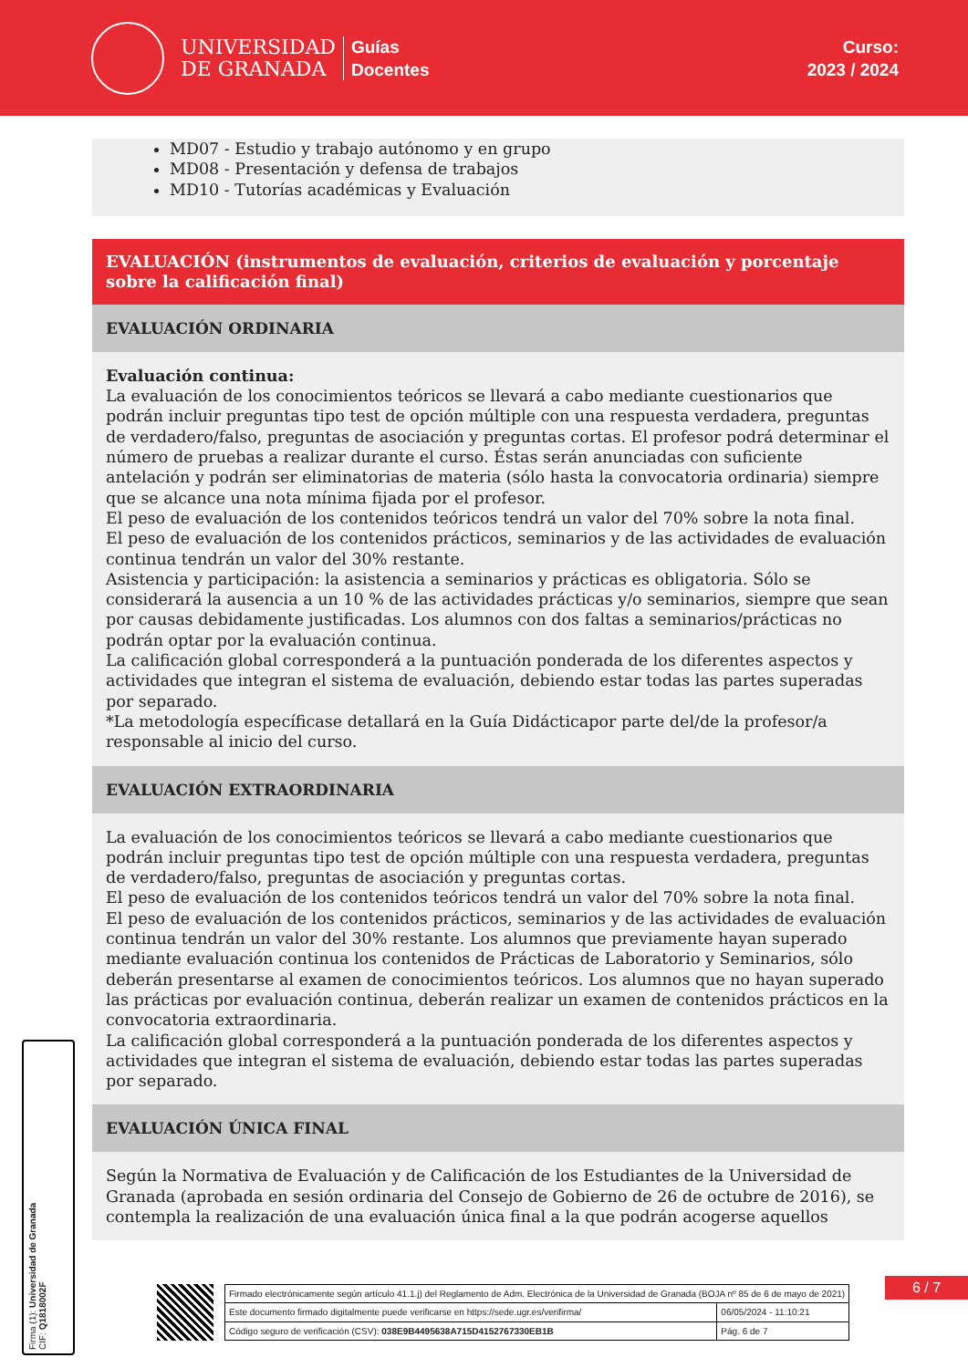UNIVERSIDAD
DE GRANADA
Guías
Docentes
Curso:
2023 / 2024
MD07 - Estudio y trabajo autónomo y en grupo
MD08 - Presentación y defensa de trabajos
MD10 - Tutorías académicas y Evaluación
EVALUACIÓN (instrumentos de evaluación, criterios de evaluación y porcentaje sobre la calificación final)
EVALUACIÓN ORDINARIA
Evaluación continua:
La evaluación de los conocimientos teóricos se llevará a cabo mediante cuestionarios que podrán incluir preguntas tipo test de opción múltiple con una respuesta verdadera, preguntas de verdadero/falso, preguntas de asociación y preguntas cortas. El profesor podrá determinar el número de pruebas a realizar durante el curso. Éstas serán anunciadas con suficiente antelación y podrán ser eliminatorias de materia (sólo hasta la convocatoria ordinaria) siempre que se alcance una nota mínima fijada por el profesor.
El peso de evaluación de los contenidos teóricos tendrá un valor del 70% sobre la nota final.
El peso de evaluación de los contenidos prácticos, seminarios y de las actividades de evaluación continua tendrán un valor del 30% restante.
Asistencia y participación: la asistencia a seminarios y prácticas es obligatoria. Sólo se considerará la ausencia a un 10 % de las actividades prácticas y/o seminarios, siempre que sean por causas debidamente justificadas. Los alumnos con dos faltas a seminarios/prácticas no podrán optar por la evaluación continua.
La calificación global corresponderá a la puntuación ponderada de los diferentes aspectos y actividades que integran el sistema de evaluación, debiendo estar todas las partes superadas por separado.
*La metodología específicase detallará en la Guía Didácticapor parte del/de la profesor/a responsable al inicio del curso.
EVALUACIÓN EXTRAORDINARIA
La evaluación de los conocimientos teóricos se llevará a cabo mediante cuestionarios que podrán incluir preguntas tipo test de opción múltiple con una respuesta verdadera, preguntas de verdadero/falso, preguntas de asociación y preguntas cortas.
El peso de evaluación de los contenidos teóricos tendrá un valor del 70% sobre la nota final.
El peso de evaluación de los contenidos prácticos, seminarios y de las actividades de evaluación continua tendrán un valor del 30% restante. Los alumnos que previamente hayan superado mediante evaluación continua los contenidos de Prácticas de Laboratorio y Seminarios, sólo deberán presentarse al examen de conocimientos teóricos. Los alumnos que no hayan superado las prácticas por evaluación continua, deberán realizar un examen de contenidos prácticos en la convocatoria extraordinaria.
La calificación global corresponderá a la puntuación ponderada de los diferentes aspectos y actividades que integran el sistema de evaluación, debiendo estar todas las partes superadas por separado.
EVALUACIÓN ÚNICA FINAL
Según la Normativa de Evaluación y de Calificación de los Estudiantes de la Universidad de Granada (aprobada en sesión ordinaria del Consejo de Gobierno de 26 de octubre de 2016), se contempla la realización de una evaluación única final a la que podrán acogerse aquellos
Firma (1): Universidad de Granada
CIF: Q1818002F
6 / 7
| Firmado electrónicamente según artículo 41.1.j) del Reglamento de Adm. Electrónica de la Universidad de Granada (BOJA nº 85 de 6 de mayo de 2021) | |
| Este documento firmado digitalmente puede verificarse en https://sede.ugr.es/verifirma/ | 06/05/2024 - 11:10:21 |
| Código seguro de verificación (CSV): 038E9B4495638A715D4152767330EB1B | Pág. 6 de 7 |